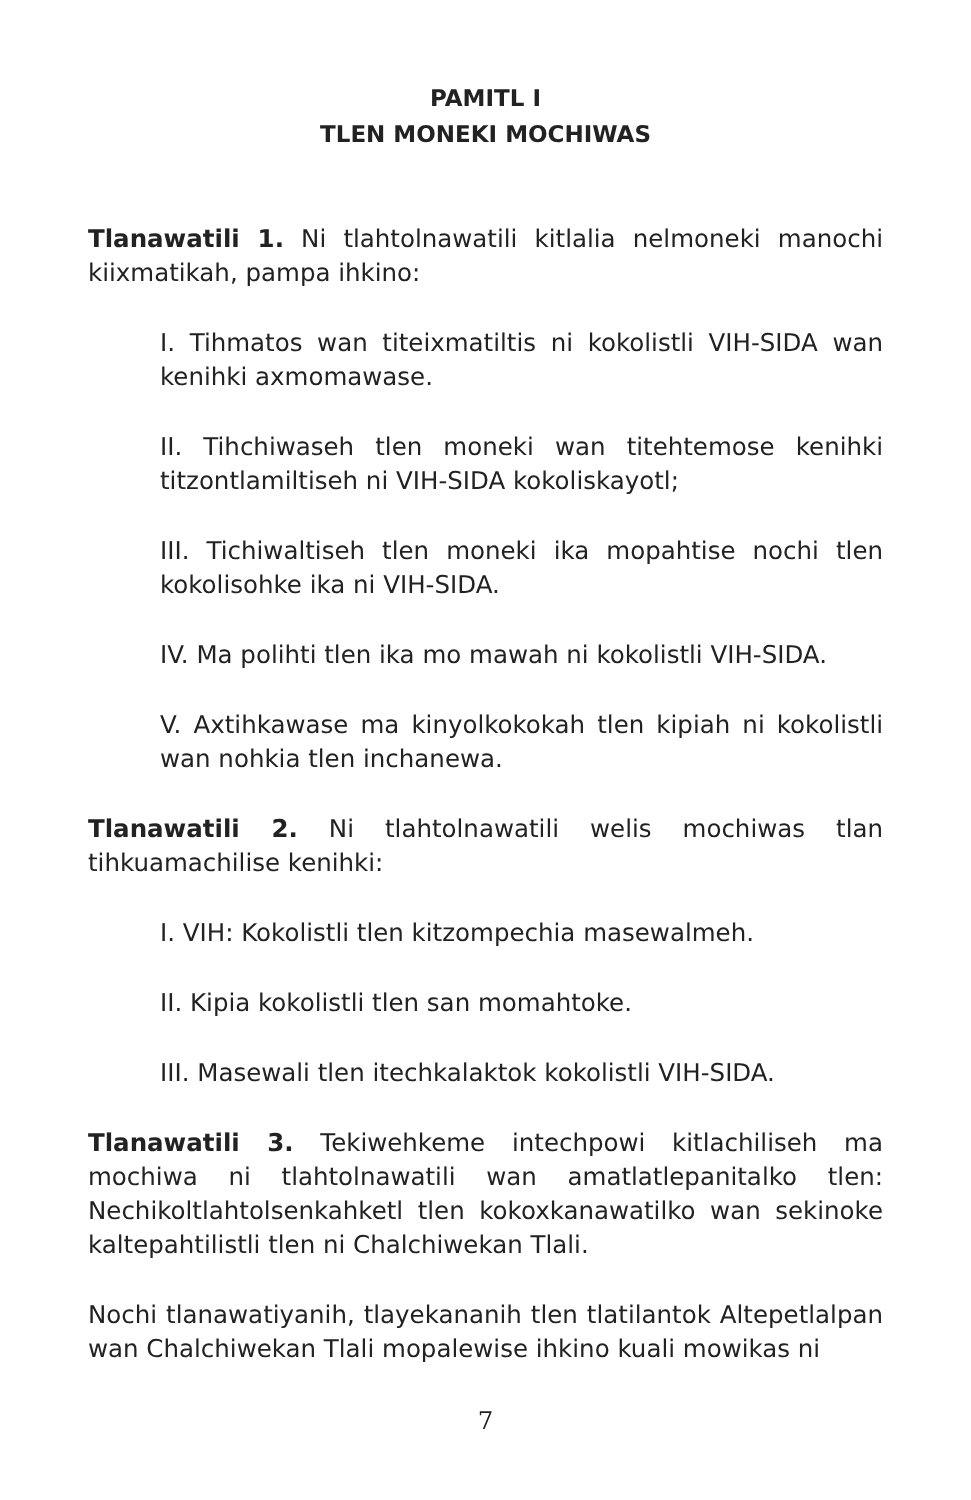PAMITL I
TLEN MONEKI MOCHIWAS
Tlanawatili 1. Ni tlahtolnawatili kitlalia nelmoneki manochi kiixmatikah, pampa ihkino:
I. Tihmatos wan titeixmatiltis ni kokolistli VIH-SIDA wan kenihki axmomawase.
II. Tihchiwaseh tlen moneki wan titehtemose kenihki titzontlamiltiseh ni VIH-SIDA kokoliskayotl;
III. Tichiwaltiseh tlen moneki ika mopahtise nochi tlen kokolisohke ika ni VIH-SIDA.
IV. Ma polihti tlen ika mo mawah ni kokolistli VIH-SIDA.
V. Axtihkawase ma kinyolkokokah tlen kipiah ni kokolistli wan nohkia tlen inchanewa.
Tlanawatili 2. Ni tlahtolnawatili welis mochiwas tlan tihkuamachilise kenihki:
I. VIH: Kokolistli tlen kitzompechia masewalmeh.
II. Kipia kokolistli tlen san momahtoke.
III. Masewali tlen itechkalaktok kokolistli VIH-SIDA.
Tlanawatili 3. Tekiwehkeme intechpowi kitlachiliseh ma mochiwa ni tlahtolnawatili wan amatlatlepanitalko tlen: Nechikoltlahtolsenkahketl tlen kokoxkanawatilko wan sekinoke kaltepahtilistli tlen ni Chalchiwekan Tlali.
Nochi tlanawatiyanih, tlayekananih tlen tlatilantok Altepetlalpan wan Chalchiwekan Tlali mopalewise ihkino kuali mowikas ni
7